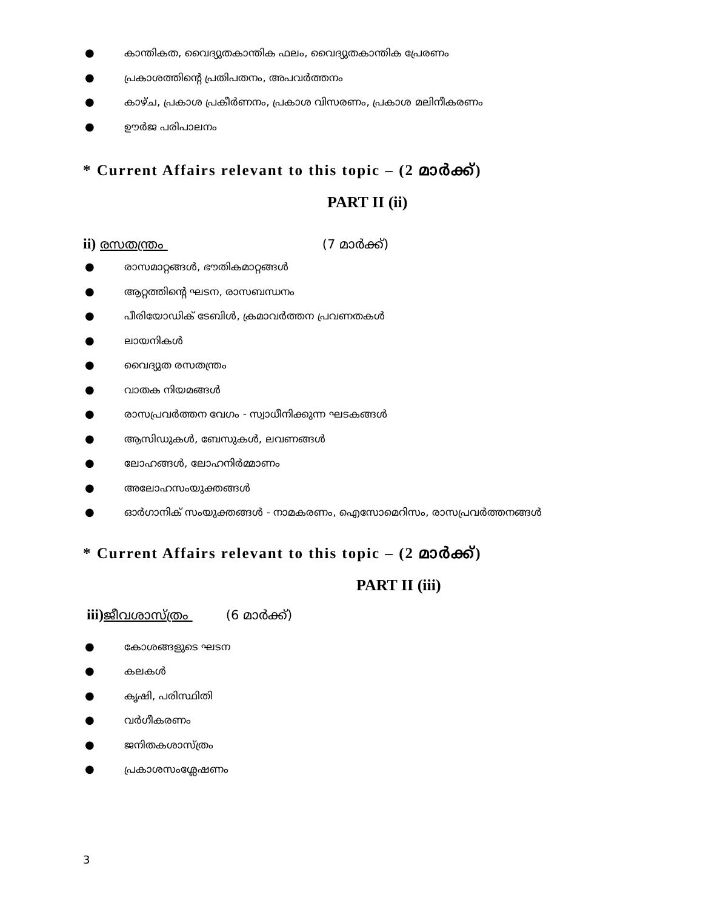● കാന്തികത, വൈദ്യുതകാന്തിക ഫലം, വൈദ്യുതകാന്തിക പ്രേരണം
● പ്രകാശത്തിന്റെ പ്രതിപതനം, അപവർത്തനം
● കാഴ്ച, പ്രകാശ പ്രകീർണനം, പ്രകാശ വിസരണം, പ്രകാശ മലിനീകരണം
● ഊർജ പരിപാലനം
* Current Affairs relevant to this topic – (2 മാർക്ക്)
PART II (ii)
ii) രസതന്ത്രം (7 മാർക്ക്)
● രാസമാറ്റങ്ങൾ, ഭൗതികമാറ്റങ്ങൾ
● ആറ്റത്തിന്റെ ഘടന, രാസബന്ധനം
● പീരിയോഡിക് ടേബിൾ, ക്രമാവർത്തന പ്രവണതകൾ
● ലായനികൾ
● വൈദ്യുത രസതന്ത്രം
● വാതക നിയമങ്ങൾ
● രാസപ്രവർത്തന വേഗം - സ്വാധീനിക്കുന്ന ഘടകങ്ങൾ
● ആസിഡുകൾ, ബേസുകൾ, ലവണങ്ങൾ
● ലോഹങ്ങൾ, ലോഹനിർമ്മാണം
● അലോഹസംയുക്തങ്ങൾ
● ഓർഗാനിക് സംയുക്തങ്ങൾ - നാമകരണം, ഐസോമെറിസം, രാസപ്രവർത്തനങ്ങൾ
* Current Affairs relevant to this topic – (2 മാർക്ക്)
PART II (iii)
iii) ജീവശാസ്ത്രം (6 മാർക്ക്)
● കോശങ്ങളുടെ ഘടന
● കലകൾ
● കൃഷി, പരിസ്ഥിതി
● വർഗീകരണം
● ജനിതകശാസ്ത്രം
● പ്രകാശസംശ്ലേഷണം
3